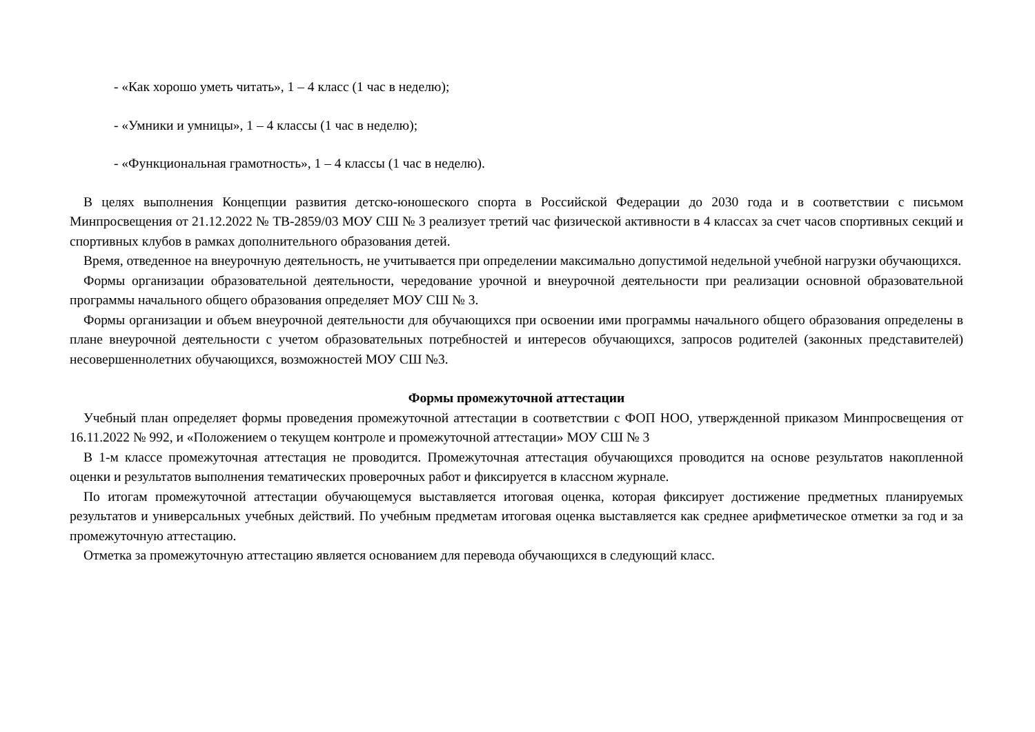- «Как хорошо уметь читать», 1 – 4 класс (1 час в неделю);
- «Умники и умницы», 1 – 4 классы (1 час в неделю);
- «Функциональная грамотность», 1 – 4 классы (1 час в неделю).
В целях выполнения Концепции развития детско-юношеского спорта в Российской Федерации до 2030 года и в соответствии с письмом Минпросвещения от 21.12.2022 № ТВ-2859/03 МОУ СШ № 3 реализует третий час физической активности в 4 классах за счет часов спортивных секций и спортивных клубов в рамках дополнительного образования детей.
Время, отведенное на внеурочную деятельность, не учитывается при определении максимально допустимой недельной учебной нагрузки обучающихся.
Формы организации образовательной деятельности, чередование урочной и внеурочной деятельности при реализации основной образовательной программы начального общего образования определяет МОУ СШ № 3.
Формы организации и объем внеурочной деятельности для обучающихся при освоении ими программы начального общего образования определены в плане внеурочной деятельности с учетом образовательных потребностей и интересов обучающихся, запросов родителей (законных представителей) несовершеннолетних обучающихся, возможностей МОУ СШ №3.
Формы промежуточной аттестации
Учебный план определяет формы проведения промежуточной аттестации в соответствии с ФОП НОО, утвержденной приказом Минпросвещения от 16.11.2022 № 992, и «Положением о текущем контроле и промежуточной аттестации» МОУ СШ № 3
В 1-м классе промежуточная аттестация не проводится. Промежуточная аттестация обучающихся проводится на основе результатов накопленной оценки и результатов выполнения тематических проверочных работ и фиксируется в классном журнале.
По итогам промежуточной аттестации обучающемуся выставляется итоговая оценка, которая фиксирует достижение предметных планируемых результатов и универсальных учебных действий. По учебным предметам итоговая оценка выставляется как среднее арифметическое отметки за год и за промежуточную аттестацию.
Отметка за промежуточную аттестацию является основанием для перевода обучающихся в следующий класс.